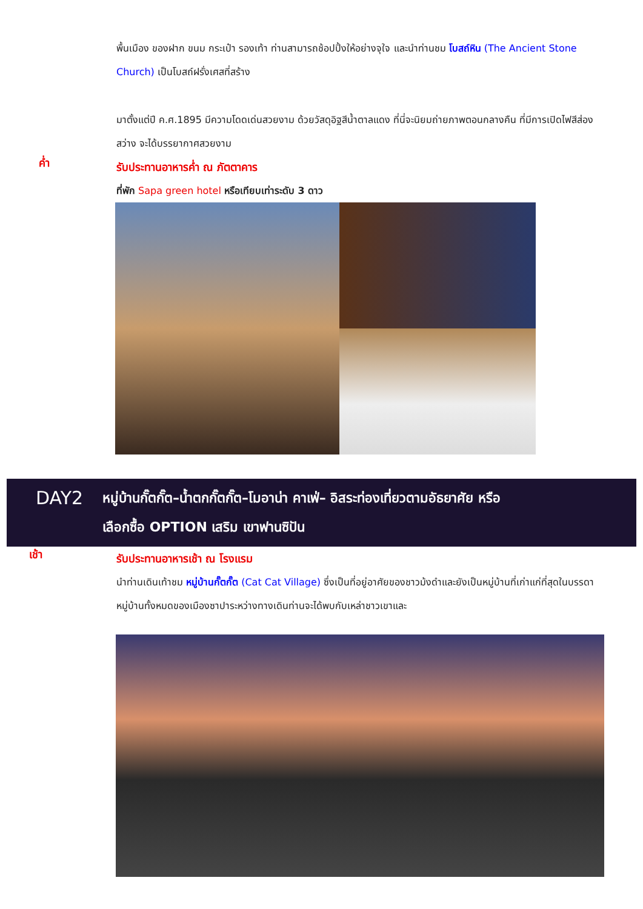พื้นเมือง ของฝาก ขนม กระเป๋า รองเท้า ท่านสามารถช้อปปิ้งให้อย่างจุใจ และนำท่านชม โบสถ์หิน (The Ancient Stone Church) เป็นโบสถ์ฝรั่งเศสที่สร้าง
มาตั้งแต่ปี ค.ศ.1895 มีความโดดเด่นสวยงาม ด้วยวัสดุอิฐสีน้ำตาลแดง ที่นี่จะนิยมถ่ายภาพตอนกลางคืน ที่มีการเปิดไฟสีส่องสว่าง จะได้บรรยากาศสวยงาม
ค่ำ
รับประทานอาหารค่ำ ณ ภัตตาคาร
ที่พัก Sapa green hotel หรือเทียบเท่าระดับ 3 ดาว
DAY2
หมู่บ้านกั๊ตกั๊ต–น้ำตกกั๊ตกั๊ต–โมอาน่า คาเฟ่– อิสระท่องเที่ยวตามอัธยาศัย หรือ
เลือกซื้อ OPTION เสริม เขาฟานซิปัน
เช้า
รับประทานอาหารเช้า ณ โรงแรม
นำท่านเดินเท้าชม หมู่บ้านกั๊ตกั๊ต (Cat Cat Village) ซึ่งเป็นที่อยู่อาศัยของชาวม้งดำและยังเป็นหมู่บ้านที่เก่าแก่ที่สุดในบรรดาหมู่บ้านทั้งหมดของเมืองซาปาระหว่างทางเดินท่านจะได้พบกับเหล่าชาวเขาและ